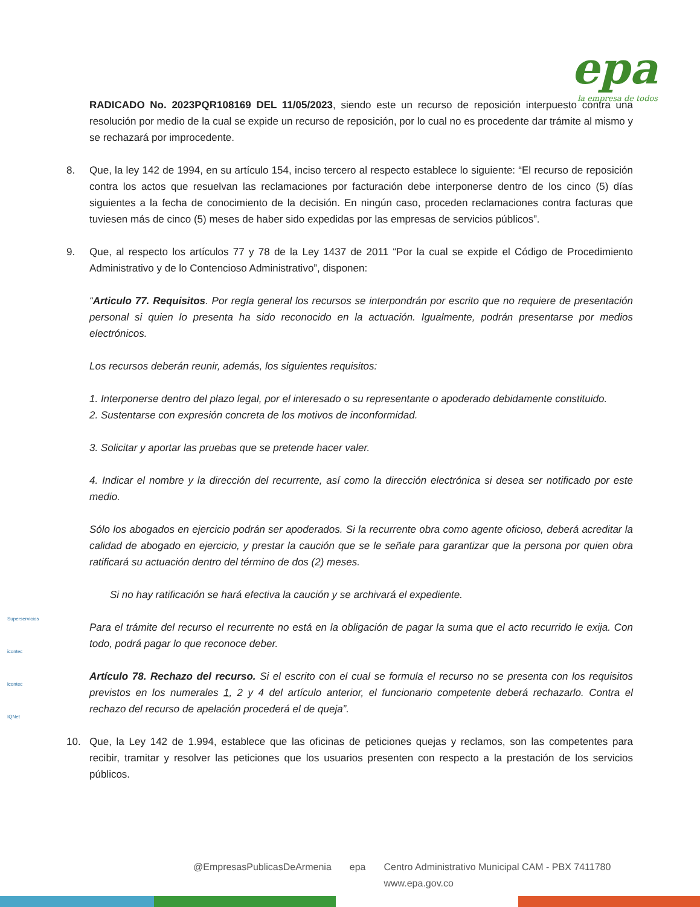epa
la empresa de todos
RADICADO No. 2023PQR108169 DEL 11/05/2023, siendo este un recurso de reposición interpuesto contra una resolución por medio de la cual se expide un recurso de reposición, por lo cual no es procedente dar trámite al mismo y se rechazará por improcedente.
8. Que, la ley 142 de 1994, en su artículo 154, inciso tercero al respecto establece lo siguiente: “El recurso de reposición contra los actos que resuelvan las reclamaciones por facturación debe interponerse dentro de los cinco (5) días siguientes a la fecha de conocimiento de la decisión. En ningún caso, proceden reclamaciones contra facturas que tuviesen más de cinco (5) meses de haber sido expedidas por las empresas de servicios públicos”.
9. Que, al respecto los artículos 77 y 78 de la Ley 1437 de 2011 “Por la cual se expide el Código de Procedimiento Administrativo y de lo Contencioso Administrativo”, disponen:
“Articulo 77. Requisitos. Por regla general los recursos se interpondrán por escrito que no requiere de presentación personal si quien lo presenta ha sido reconocido en la actuación. Igualmente, podrán presentarse por medios electrónicos.
Los recursos deberán reunir, además, los siguientes requisitos:
1. Interponerse dentro del plazo legal, por el interesado o su representante o apoderado debidamente constituido.
2. Sustentarse con expresión concreta de los motivos de inconformidad.
3. Solicitar y aportar las pruebas que se pretende hacer valer.
4. Indicar el nombre y la dirección del recurrente, así como la dirección electrónica si desea ser notificado por este medio.
Sólo los abogados en ejercicio podrán ser apoderados. Si la recurrente obra como agente oficioso, deberá acreditar la calidad de abogado en ejercicio, y prestar la caución que se le señale para garantizar que la persona por quien obra ratificará su actuación dentro del término de dos (2) meses.
Si no hay ratificación se hará efectiva la caución y se archivará el expediente.
Para el trámite del recurso el recurrente no está en la obligación de pagar la suma que el acto recurrido le exija. Con todo, podrá pagar lo que reconoce deber.
Artículo 78. Rechazo del recurso. Si el escrito con el cual se formula el recurso no se presenta con los requisitos previstos en los numerales 1, 2 y 4 del artículo anterior, el funcionario competente deberá rechazarlo. Contra el rechazo del recurso de apelación procederá el de queja”.
10. Que, la Ley 142 de 1.994, establece que las oficinas de peticiones quejas y reclamos, son las competentes para recibir, tramitar y resolver las peticiones que los usuarios presenten con respecto a la prestación de los servicios públicos.
Superservicios
icontec
icontec
IQNet
@EmpresasPublicasDeArmenia epa Centro Administrativo Municipal CAM - PBX 7411780
www.epa.gov.co